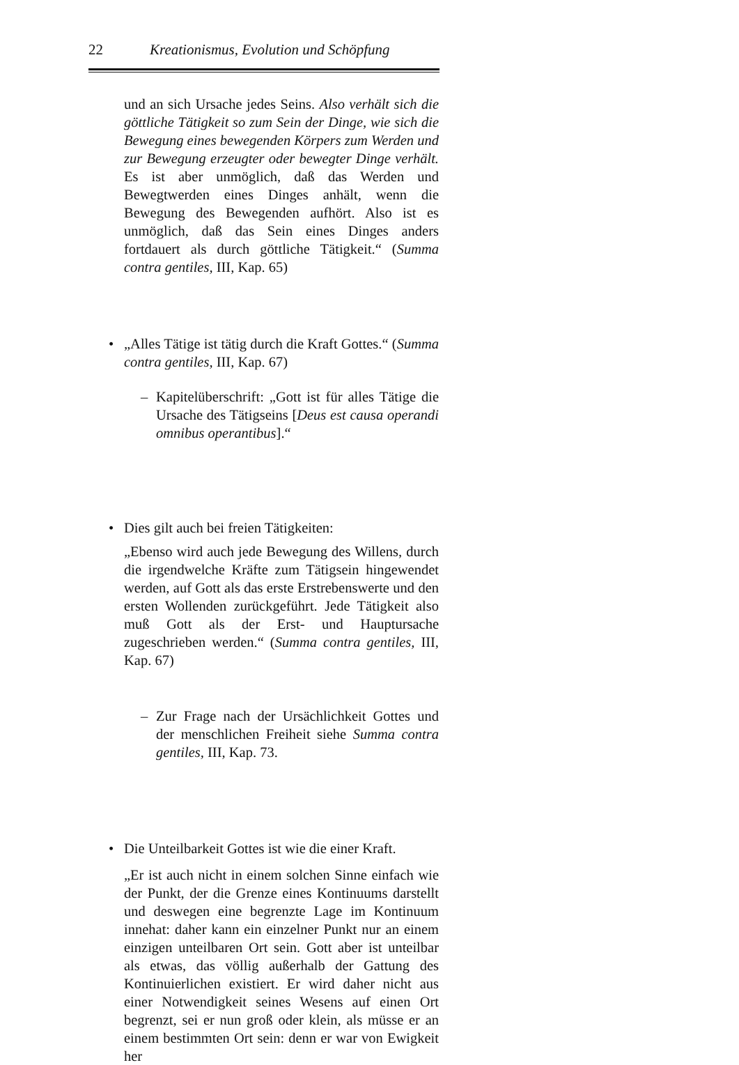22 Kreationismus, Evolution und Schöpfung
und an sich Ursache jedes Seins. Also verhält sich die göttliche Tätigkeit so zum Sein der Dinge, wie sich die Bewegung eines bewegenden Körpers zum Werden und zur Bewegung erzeugter oder bewegter Dinge verhält. Es ist aber unmöglich, daß das Werden und Bewegtwerden eines Dinges anhält, wenn die Bewegung des Bewegenden aufhört. Also ist es unmöglich, daß das Sein eines Dinges anders fortdauert als durch göttliche Tätigkeit.“ (Summa contra gentiles, III, Kap. 65)
• „Alles Tätige ist tätig durch die Kraft Gottes.“ (Summa contra gentiles, III, Kap. 67)
– Kapitelüberschrift: „Gott ist für alles Tätige die Ursache des Tätigseins [Deus est causa operandi omnibus operantibus].“
• Dies gilt auch bei freien Tätigkeiten:
„Ebenso wird auch jede Bewegung des Willens, durch die irgendwelche Kräfte zum Tätigsein hingewendet werden, auf Gott als das erste Erstrebenswerte und den ersten Wollenden zurückgeführt. Jede Tätigkeit also muß Gott als der Erst- und Hauptursache zugeschrieben werden.“ (Summa contra gentiles, III, Kap. 67)
– Zur Frage nach der Ursächlichkeit Gottes und der menschlichen Freiheit siehe Summa contra gentiles, III, Kap. 73.
• Die Unteilbarkeit Gottes ist wie die einer Kraft.
„Er ist auch nicht in einem solchen Sinne einfach wie der Punkt, der die Grenze eines Kontinuums darstellt und deswegen eine begrenzte Lage im Kontinuum innehat: daher kann ein einzelner Punkt nur an einem einzigen unteilbaren Ort sein. Gott aber ist unteilbar als etwas, das völlig außerhalb der Gattung des Kontinuierlichen existiert. Er wird daher nicht aus einer Notwendigkeit seines Wesens auf einen Ort begrenzt, sei er nun groß oder klein, als müsse er an einem bestimmten Ort sein: denn er war von Ewigkeit her